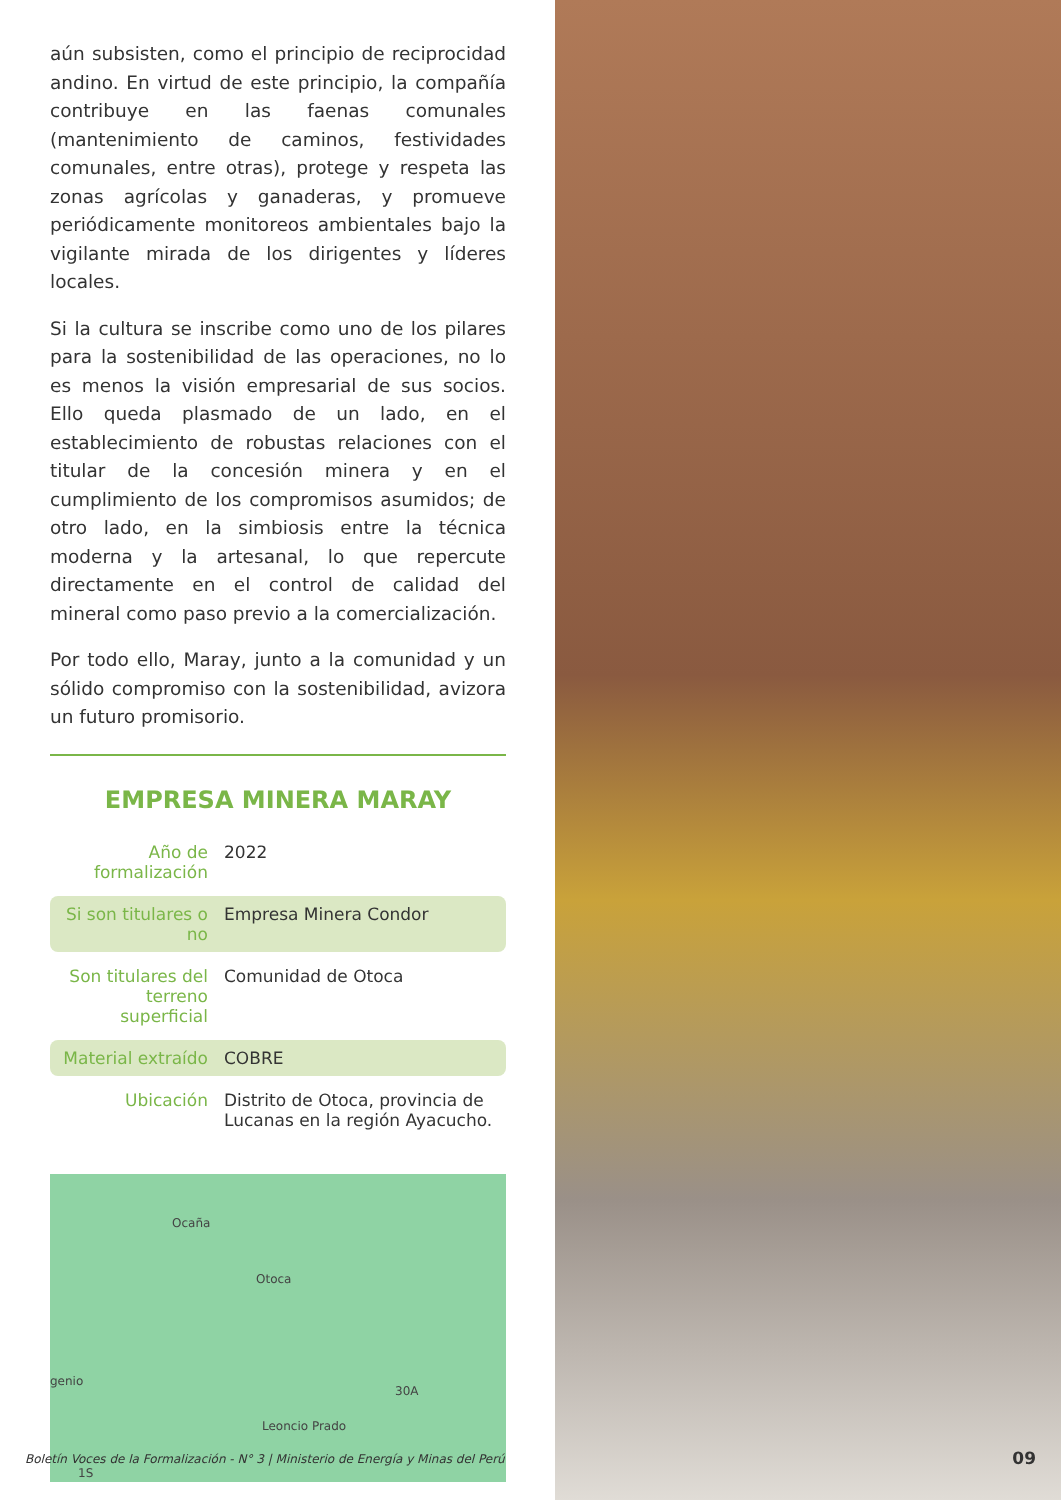aún subsisten, como el principio de reciprocidad andino. En virtud de este principio, la compañía contribuye en las faenas comunales (mantenimiento de caminos, festividades comunales, entre otras), protege y respeta las zonas agrícolas y ganaderas, y promueve periódicamente monitoreos ambientales bajo la vigilante mirada de los dirigentes y líderes locales.
Si la cultura se inscribe como uno de los pilares para la sostenibilidad de las operaciones, no lo es menos la visión empresarial de sus socios. Ello queda plasmado de un lado, en el establecimiento de robustas relaciones con el titular de la concesión minera y en el cumplimiento de los compromisos asumidos; de otro lado, en la simbiosis entre la técnica moderna y la artesanal, lo que repercute directamente en el control de calidad del mineral como paso previo a la comercialización.
Por todo ello, Maray, junto a la comunidad y un sólido compromiso con la sostenibilidad, avizora un futuro promisorio.
EMPRESA MINERA MARAY
| Año de formalización | 2022 |
| Si son titulares o no | Empresa Minera Condor |
| Son titulares del terreno superficial | Comunidad de Otoca |
| Material extraído | COBRE |
| Ubicación | Distrito de Otoca, provincia de Lucanas en la región Ayacucho. |
Ocaña
Otoca
genio
30A
Leoncio Prado
1S
Boletín Voces de la Formalización - N° 3 | Ministerio de Energía y Minas del Perú
09